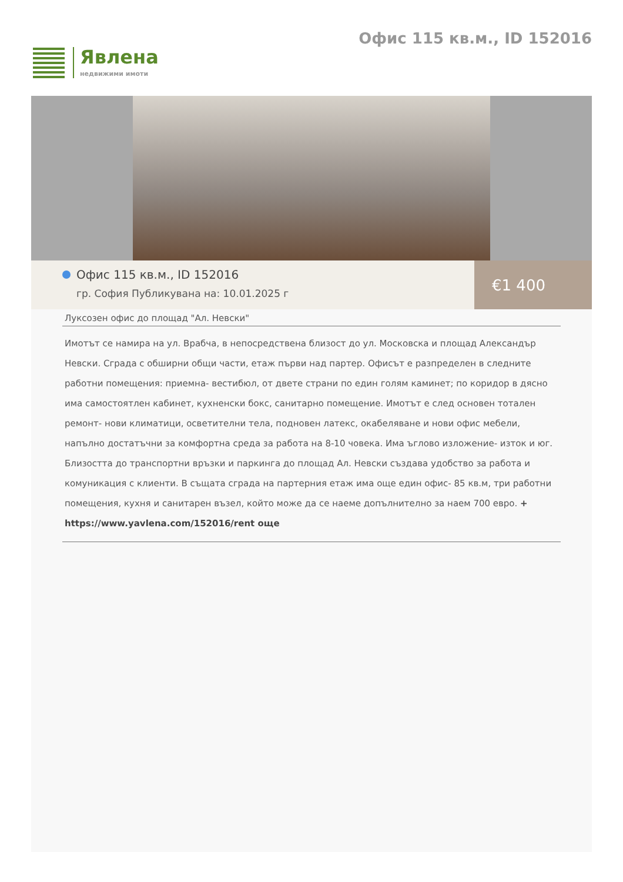Явлена
недвижими имоти
Офис 115 кв.м., ID 152016
Офис 115 кв.м., ID 152016
гр. София Публикувана на: 10.01.2025 г
€1 400
Луксозен офис до площад "Ал. Невски"
Имотът се намира на ул. Врабча, в непосредствена близост до ул. Московска и площад Александър Невски. Сграда с обширни общи части, етаж първи над партер. Офисът е разпределен в следните работни помещения: приемна- вестибюл, от двете страни по един голям каминет; по коридор в дясно има самостоятлен кабинет, кухненски бокс, санитарно помещение. Имотът е след основен тотален ремонт- нови климатици, осветителни тела, подновен латекс, окабеляване и нови офис мебели, напълно достатъчни за комфортна среда за работа на 8-10 човека. Има ъглово изложение- изток и юг. Близостта до транспортни връзки и паркинга до площад Ал. Невски създава удобство за работа и комуникация с клиенти. В същата сграда на партерния етаж има още един офис- 85 кв.м, три работни помещения, кухня и санитарен възел, който може да се наеме допълнително за наем 700 евро. +
https://www.yavlena.com/152016/rent още